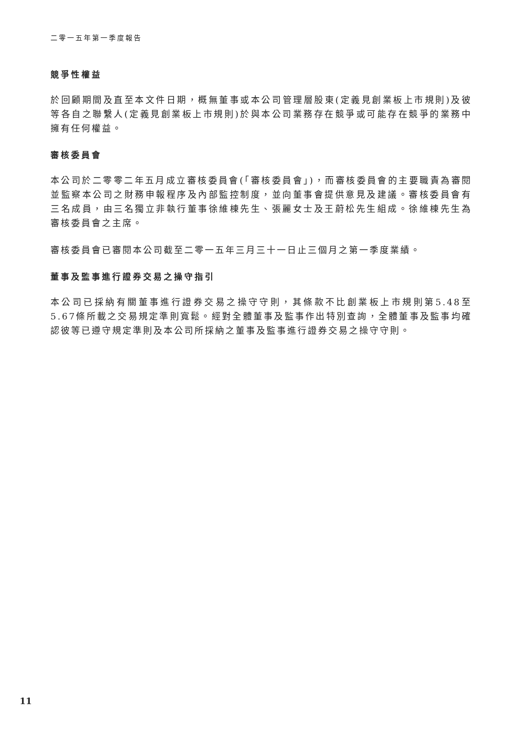二零一五年第一季度報告
競爭性權益
於回顧期間及直至本文件日期，概無董事或本公司管理層股東(定義見創業板上市規則)及彼等各自之聯繫人(定義見創業板上市規則)於與本公司業務存在競爭或可能存在競爭的業務中擁有任何權益。
審核委員會
本公司於二零零二年五月成立審核委員會(「審核委員會」)，而審核委員會的主要職責為審閱並監察本公司之財務申報程序及內部監控制度，並向董事會提供意見及建議。審核委員會有三名成員，由三名獨立非執行董事徐維棟先生、張麗女士及王蔚松先生組成。徐維棟先生為審核委員會之主席。
審核委員會已審閱本公司截至二零一五年三月三十一日止三個月之第一季度業績。
董事及監事進行證券交易之操守指引
本公司已採納有關董事進行證券交易之操守守則，其條款不比創業板上市規則第5.48至5.67條所載之交易規定準則寬鬆。經對全體董事及監事作出特別查詢，全體董事及監事均確認彼等已遵守規定準則及本公司所採納之董事及監事進行證券交易之操守守則。
11